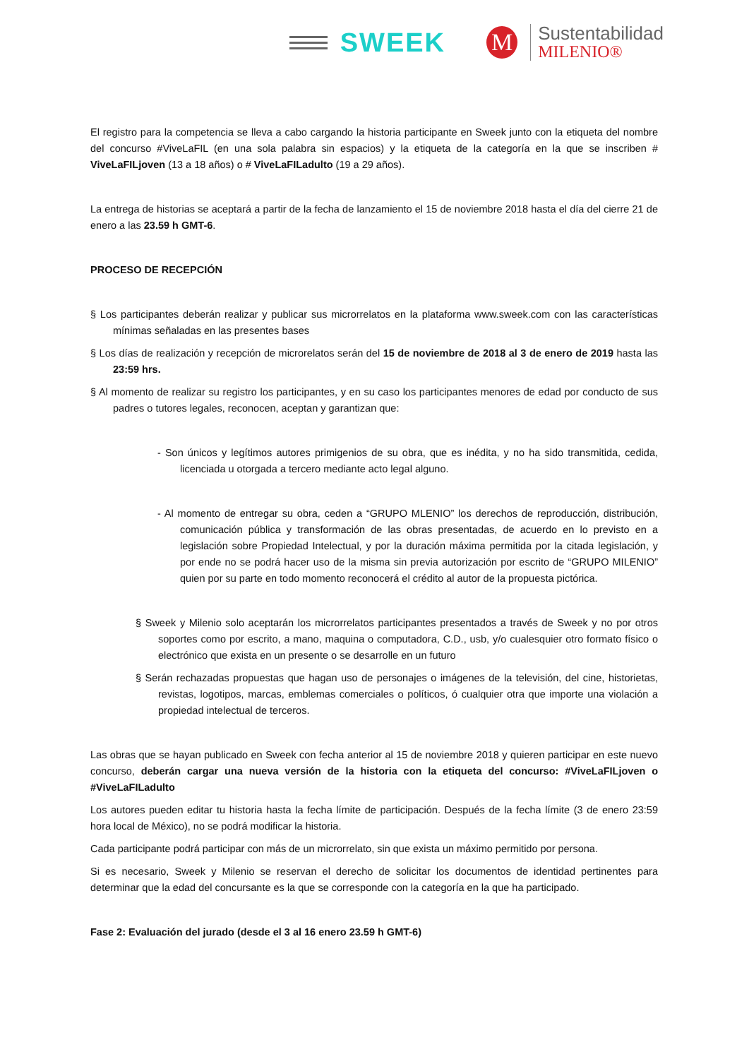SWEEK
M
Sustentabilidad
MILENIO®
El registro para la competencia se lleva a cabo cargando la historia participante en Sweek junto con la etiqueta del nombre del concurso #ViveLaFIL (en una sola palabra sin espacios) y la etiqueta de la categoría en la que se inscriben # ViveLaFILjoven (13 a 18 años) o # ViveLaFILadulto (19 a 29 años).
La entrega de historias se aceptará a partir de la fecha de lanzamiento el 15 de noviembre 2018 hasta el día del cierre 21 de enero a las 23.59 h GMT-6.
PROCESO DE RECEPCIÓN
§ Los participantes deberán realizar y publicar sus microrrelatos en la plataforma www.sweek.com con las características mínimas señaladas en las presentes bases
§ Los días de realización y recepción de microrelatos serán del 15 de noviembre de 2018 al 3 de enero de 2019 hasta las 23:59 hrs.
§ Al momento de realizar su registro los participantes, y en su caso los participantes menores de edad por conducto de sus padres o tutores legales, reconocen, aceptan y garantizan que:
- Son únicos y legítimos autores primigenios de su obra, que es inédita, y no ha sido transmitida, cedida, licenciada u otorgada a tercero mediante acto legal alguno.
- Al momento de entregar su obra, ceden a “GRUPO MLENIO” los derechos de reproducción, distribución, comunicación pública y transformación de las obras presentadas, de acuerdo en lo previsto en a legislación sobre Propiedad Intelectual, y por la duración máxima permitida por la citada legislación, y por ende no se podrá hacer uso de la misma sin previa autorización por escrito de “GRUPO MILENIO” quien por su parte en todo momento reconocerá el crédito al autor de la propuesta pictórica.
§ Sweek y Milenio solo aceptarán los microrrelatos participantes presentados a través de Sweek y no por otros soportes como por escrito, a mano, maquina o computadora, C.D., usb, y/o cualesquier otro formato físico o electrónico que exista en un presente o se desarrolle en un futuro
§ Serán rechazadas propuestas que hagan uso de personajes o imágenes de la televisión, del cine, historietas, revistas, logotipos, marcas, emblemas comerciales o políticos, ó cualquier otra que importe una violación a propiedad intelectual de terceros.
Las obras que se hayan publicado en Sweek con fecha anterior al 15 de noviembre 2018 y quieren participar en este nuevo concurso, deberán cargar una nueva versión de la historia con la etiqueta del concurso: #ViveLaFILjoven o #ViveLaFILadulto
Los autores pueden editar tu historia hasta la fecha límite de participación. Después de la fecha límite (3 de enero 23:59 hora local de México), no se podrá modificar la historia.
Cada participante podrá participar con más de un microrrelato, sin que exista un máximo permitido por persona.
Si es necesario, Sweek y Milenio se reservan el derecho de solicitar los documentos de identidad pertinentes para determinar que la edad del concursante es la que se corresponde con la categoría en la que ha participado.
Fase 2: Evaluación del jurado (desde el 3 al 16 enero 23.59 h GMT-6)